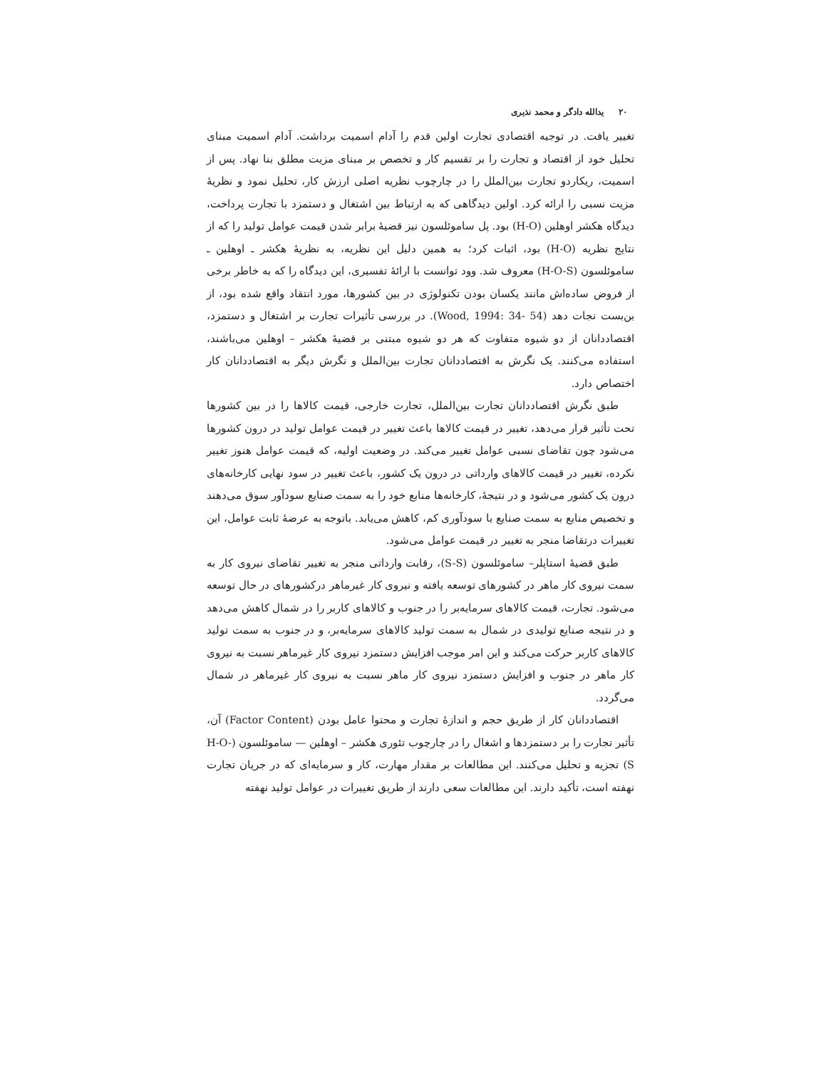۲۰ یدالله دادگر و محمد نذیری
تغییر یافت. در توجیه اقتصادی تجارت اولین قدم را آدام اسمیت برداشت. آدام اسمیت مبنای تحلیل خود از اقتصاد و تجارت را بر تقسیم کار و تخصص بر مبنای مزیت مطلق بنا نهاد. پس از اسمیت، ریکاردو تجارت بین‌الملل را در چارچوب نظریه اصلی ارزش کار، تحلیل نمود و نظریهٔ مزیت نسبی را ارائه کرد. اولین دیدگاهی که به ارتباط بین اشتغال و دستمزد با تجارت پرداخت، دیدگاه هکشر اوهلین (H-O) بود. پل ساموئلسون نیز قضیهٔ برابر شدن قیمت عوامل تولید را که از نتایج نظریه (H-O) بود، اثبات کرد؛ به همین دلیل این نظریه، به نظریهٔ هکشر ـ اوهلین ـ ساموئلسون (H-O-S) معروف شد. وود توانست با ارائهٔ تفسیری، این دیدگاه را که به خاطر برخی از فروض ساده‌اش مانند یکسان بودن تکنولوژی در بین کشورها، مورد انتقاد واقع شده بود، از بن‌بست نجات دهد (Wood, 1994: 34- 54). در بررسی تأثیرات تجارت بر اشتغال و دستمزد، اقتصاددانان از دو شیوه متفاوت که هر دو شیوه مبتنی بر قضیهٔ هکشر – اوهلین می‌باشند، استفاده می‌کنند. یک نگرش به اقتصاددانان تجارت بین‌الملل و نگرش دیگر به اقتصاددانان کار اختصاص دارد.
طبق نگرش اقتصاددانان تجارت بین‌الملل، تجارت خارجی، قیمت کالاها را در بین کشورها تحت تأثیر قرار می‌دهد، تغییر در قیمت کالاها باعث تغییر در قیمت عوامل تولید در درون کشورها می‌شود چون تقاضای نسبی عوامل تغییر می‌کند. در وضعیت اولیه، که قیمت عوامل هنوز تغییر نکرده، تغییر در قیمت کالاهای وارداتی در درون یک کشور، باعث تغییر در سود نهایی کارخانه‌های درون یک کشور می‌شود و در نتیجهٔ، کارخانه‌ها منابع خود را به سمت صنایع سودآور سوق می‌دهند و تخصیص منابع به سمت صنایع با سودآوری کم، کاهش می‌یابد. باتوجه به عرضهٔ ثابت عوامل، این تغییرات درتقاضا منجر به تغییر در قیمت عوامل می‌شود.
طبق قضیهٔ استاپلر– ساموئلسون (S-S)، رقابت وارداتی منجر به تغییر تقاضای نیروی کار به سمت نیروی کار ماهر در کشورهای توسعه یافته و نیروی کار غیرماهر درکشورهای در حال توسعه می‌شود. تجارت، قیمت کالاهای سرمایه‌بر را در جنوب و کالاهای کاربر را در شمال کاهش می‌دهد و در نتیجه صنایع تولیدی در شمال به سمت تولید کالاهای سرمایه‌بر، و در جنوب به سمت تولید کالاهای کاربر حرکت می‌کند و این امر موجب افزایش دستمزد نیروی کار غیرماهر نسبت به نیروی کار ماهر در جنوب و افزایش دستمزد نیروی کار ماهر نسبت به نیروی کار غیرماهر در شمال می‌گردد.
اقتصاددانان کار از طریق حجم و اندازهٔ تجارت و محتوا عامل بودن (Factor Content) آن، تأثیر تجارت را بر دستمزدها و اشغال را در چارچوب تئوری هکشر – اوهلین — ساموئلسون (H-O-S) تجزیه و تحلیل می‌کنند. این مطالعات بر مقدار مهارت، کار و سرمایه‌ای که در جریان تجارت نهفته است، تأکید دارند. این مطالعات سعی دارند از طریق تغییرات در عوامل تولید نهفته